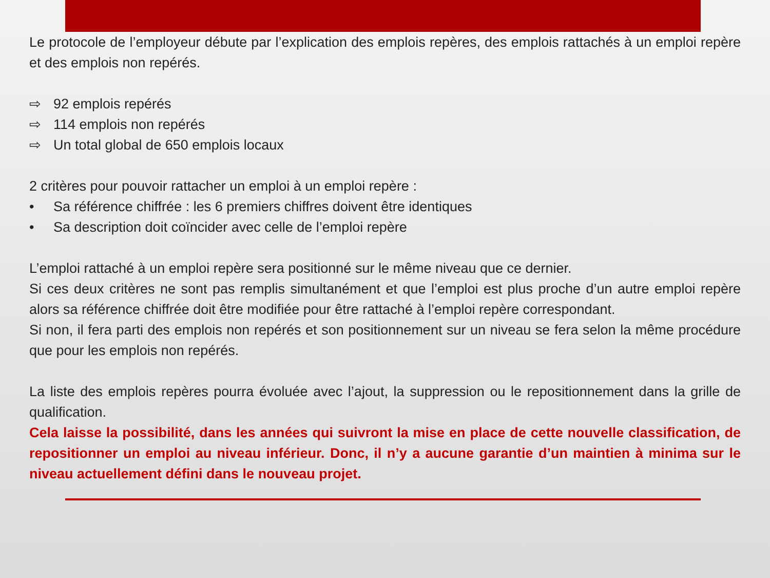Le protocole de l’employeur débute par l’explication des emplois repères, des emplois rattachés à un emploi repère et des emplois non repérés.
⇨ 92 emplois repérés
⇨ 114 emplois non repérés
⇨ Un total global de 650 emplois locaux
2 critères pour pouvoir rattacher un emploi à un emploi repère :
• Sa référence chiffrée : les 6 premiers chiffres doivent être identiques
• Sa description doit coïncider avec celle de l’emploi repère
L’emploi rattaché à un emploi repère sera positionné sur le même niveau que ce dernier.
Si ces deux critères ne sont pas remplis simultanément et que l’emploi est plus proche d’un autre emploi repère alors sa référence chiffrée doit être modifiée pour être rattaché à l’emploi repère correspondant.
Si non, il fera parti des emplois non repérés et son positionnement sur un niveau se fera selon la même procédure que pour les emplois non repérés.
La liste des emplois repères pourra évoluée avec l’ajout, la suppression ou le repositionnement dans la grille de qualification.
Cela laisse la possibilité, dans les années qui suivront la mise en place de cette nouvelle classification, de repositionner un emploi au niveau inférieur. Donc, il n’y a aucune garantie d’un maintien à minima sur le niveau actuellement défini dans le nouveau projet.